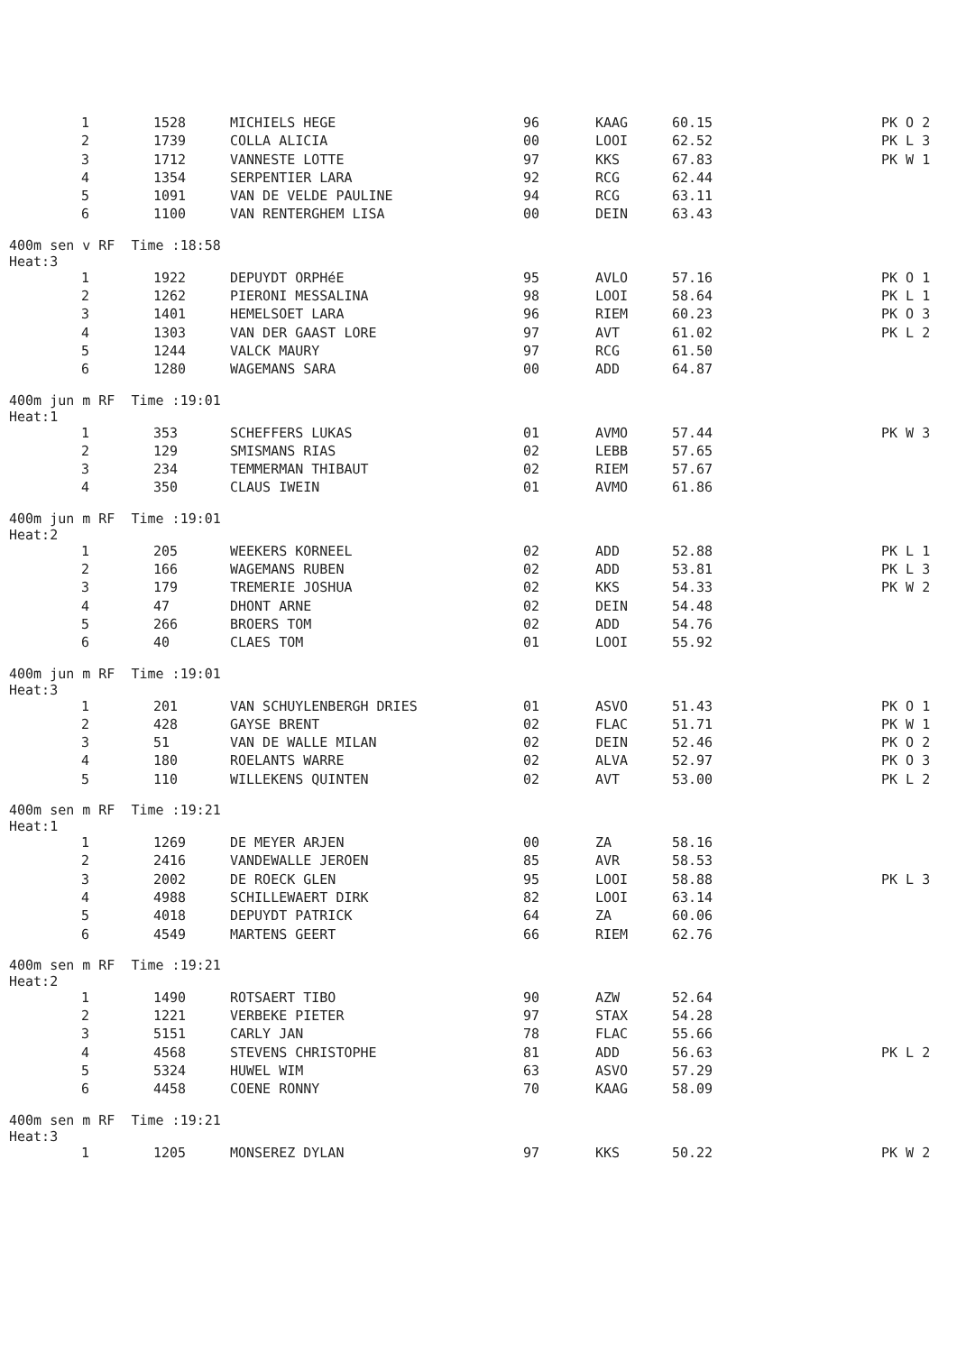| 1 | 1528 | MICHIELS HEGE | 96 | KAAG | 60.15 | PK O 2 |
| 2 | 1739 | COLLA ALICIA | 00 | LOOI | 62.52 | PK L 3 |
| 3 | 1712 | VANNESTE LOTTE | 97 | KKS | 67.83 | PK W 1 |
| 4 | 1354 | SERPENTIER LARA | 92 | RCG | 62.44 | |
| 5 | 1091 | VAN DE VELDE PAULINE | 94 | RCG | 63.11 | |
| 6 | 1100 | VAN RENTERGHEM LISA | 00 | DEIN | 63.43 | |
400m sen v RF Time :18:58
Heat:3
| 1 | 1922 | DEPUYDT ORPHéE | 95 | AVLO | 57.16 | PK O 1 |
| 2 | 1262 | PIERONI MESSALINA | 98 | LOOI | 58.64 | PK L 1 |
| 3 | 1401 | HEMELSOET LARA | 96 | RIEM | 60.23 | PK O 3 |
| 4 | 1303 | VAN DER GAAST LORE | 97 | AVT | 61.02 | PK L 2 |
| 5 | 1244 | VALCK MAURY | 97 | RCG | 61.50 | |
| 6 | 1280 | WAGEMANS SARA | 00 | ADD | 64.87 | |
400m jun m RF Time :19:01
Heat:1
| 1 | 353 | SCHEFFERS LUKAS | 01 | AVMO | 57.44 | PK W 3 |
| 2 | 129 | SMISMANS RIAS | 02 | LEBB | 57.65 | |
| 3 | 234 | TEMMERMAN THIBAUT | 02 | RIEM | 57.67 | |
| 4 | 350 | CLAUS IWEIN | 01 | AVMO | 61.86 | |
400m jun m RF Time :19:01
Heat:2
| 1 | 205 | WEEKERS KORNEEL | 02 | ADD | 52.88 | PK L 1 |
| 2 | 166 | WAGEMANS RUBEN | 02 | ADD | 53.81 | PK L 3 |
| 3 | 179 | TREMERIE JOSHUA | 02 | KKS | 54.33 | PK W 2 |
| 4 | 47 | DHONT ARNE | 02 | DEIN | 54.48 | |
| 5 | 266 | BROERS TOM | 02 | ADD | 54.76 | |
| 6 | 40 | CLAES TOM | 01 | LOOI | 55.92 | |
400m jun m RF Time :19:01
Heat:3
| 1 | 201 | VAN SCHUYLENBERGH DRIES | 01 | ASVO | 51.43 | PK O 1 |
| 2 | 428 | GAYSE BRENT | 02 | FLAC | 51.71 | PK W 1 |
| 3 | 51 | VAN DE WALLE MILAN | 02 | DEIN | 52.46 | PK O 2 |
| 4 | 180 | ROELANTS WARRE | 02 | ALVA | 52.97 | PK O 3 |
| 5 | 110 | WILLEKENS QUINTEN | 02 | AVT | 53.00 | PK L 2 |
400m sen m RF Time :19:21
Heat:1
| 1 | 1269 | DE MEYER ARJEN | 00 | ZA | 58.16 | |
| 2 | 2416 | VANDEWALLE JEROEN | 85 | AVR | 58.53 | |
| 3 | 2002 | DE ROECK GLEN | 95 | LOOI | 58.88 | PK L 3 |
| 4 | 4988 | SCHILLEWAERT DIRK | 82 | LOOI | 63.14 | |
| 5 | 4018 | DEPUYDT PATRICK | 64 | ZA | 60.06 | |
| 6 | 4549 | MARTENS GEERT | 66 | RIEM | 62.76 | |
400m sen m RF Time :19:21
Heat:2
| 1 | 1490 | ROTSAERT TIBO | 90 | AZW | 52.64 | |
| 2 | 1221 | VERBEKE PIETER | 97 | STAX | 54.28 | |
| 3 | 5151 | CARLY JAN | 78 | FLAC | 55.66 | |
| 4 | 4568 | STEVENS CHRISTOPHE | 81 | ADD | 56.63 | PK L 2 |
| 5 | 5324 | HUWEL WIM | 63 | ASVO | 57.29 | |
| 6 | 4458 | COENE RONNY | 70 | KAAG | 58.09 | |
400m sen m RF Time :19:21
Heat:3
| 1 | 1205 | MONSEREZ DYLAN | 97 | KKS | 50.22 | PK W 2 |